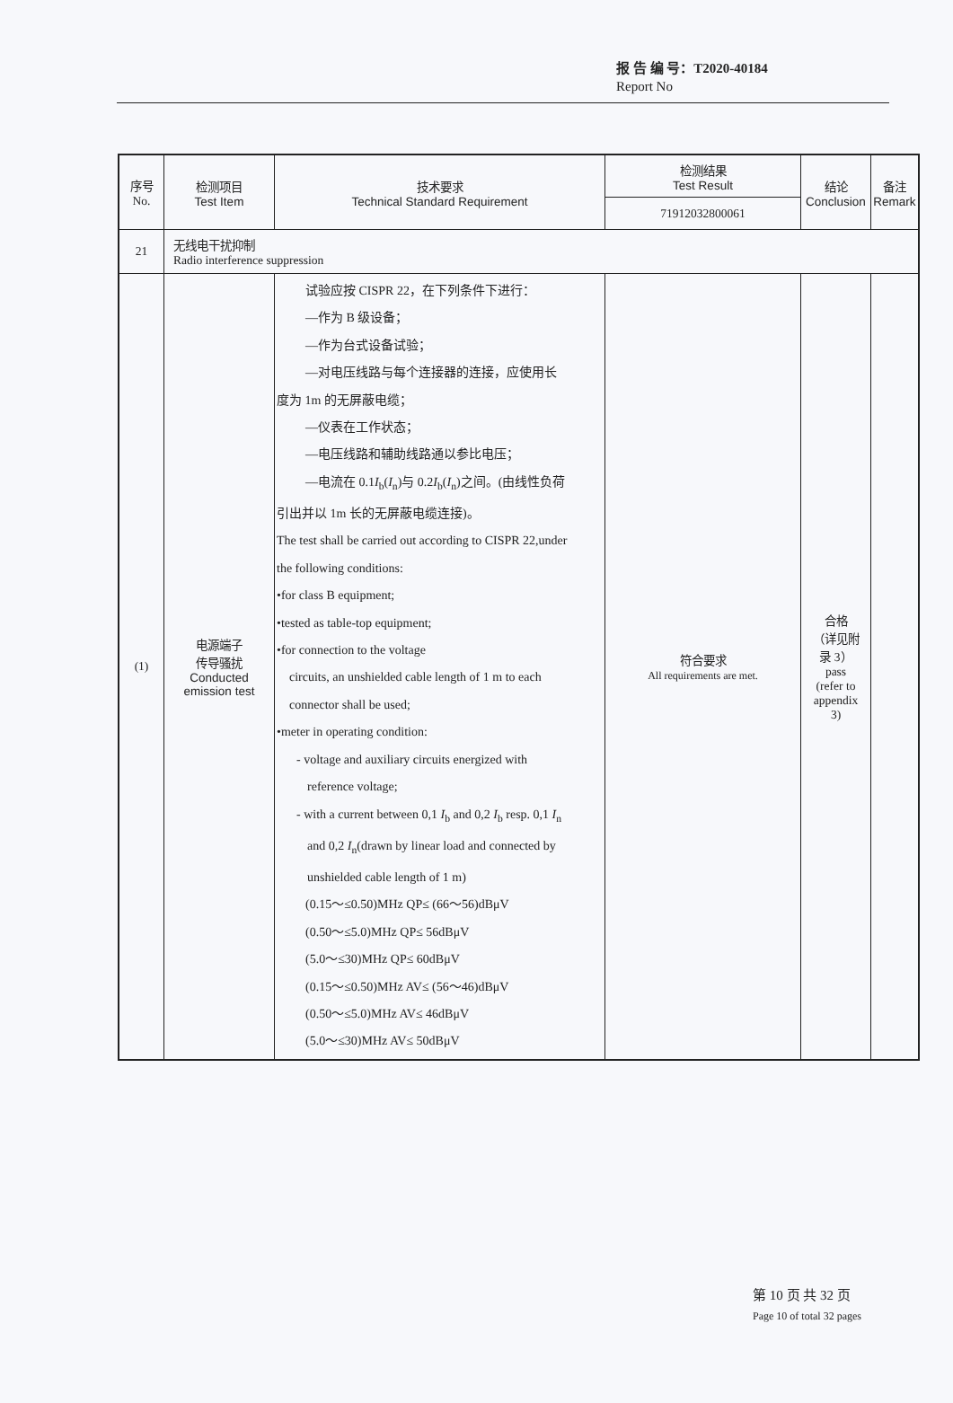报 告 编 号：T2020-40184
Report No
| 序号 No. | 检测项目 Test Item | 技术要求 Technical Standard Requirement | 检测结果 Test Result | 结论 Conclusion | 备注 Remark |
| --- | --- | --- | --- | --- | --- |
| | | | 71912032800061 | | |
| 21 | 无线电干扰抑制 Radio interference suppression | | | | |
| (1) | 电源端子 传导骚扰 Conducted emission test | 试验应按 CISPR 22，在下列条件下进行： —作为 B 级设备； —作为台式设备试验； —对电压线路与每个连接器的连接，应使用长 度为 1m 的无屏蔽电缆； —仪表在工作状态； —电压线路和辅助线路通以参比电压； —电流在 0.1 I<sub>b</sub>( I<sub>n</sub>)与 0.2 I<sub>b</sub>( I<sub>n</sub>)之间。(由线性负荷 引出并以 1m 长的无屏蔽电缆连接)。 The test shall be carried out according to CISPR 22,under the following conditions: •for class B equipment; •tested as table-top equipment; •for connection to the voltage circuits, an unshielded cable length of 1 m to each connector shall be used; •meter in operating condition: - voltage and auxiliary circuits energized with reference voltage; - with a current between 0,1 I<sub>b</sub> and 0,2 I<sub>b</sub> resp. 0,1 I<sub>n</sub> and 0,2 I<sub>n</sub>(drawn by linear load and connected by unshielded cable length of 1 m) (0.15～≤0.50)MHz QP≤ (66～56)dBμV (0.50～≤5.0)MHz QP≤ 56dBμV (5.0～≤30)MHz QP≤ 60dBμV (0.15～≤0.50)MHz AV≤ (56～46)dBμV (0.50～≤5.0)MHz AV≤ 46dBμV (5.0～≤30)MHz AV≤ 50dBμV | 符合要求 All requirements are met. | 合格 （详见附 录 3） pass (refer to appendix 3) | |
第 10 页 共 32 页
Page 10 of total 32 pages